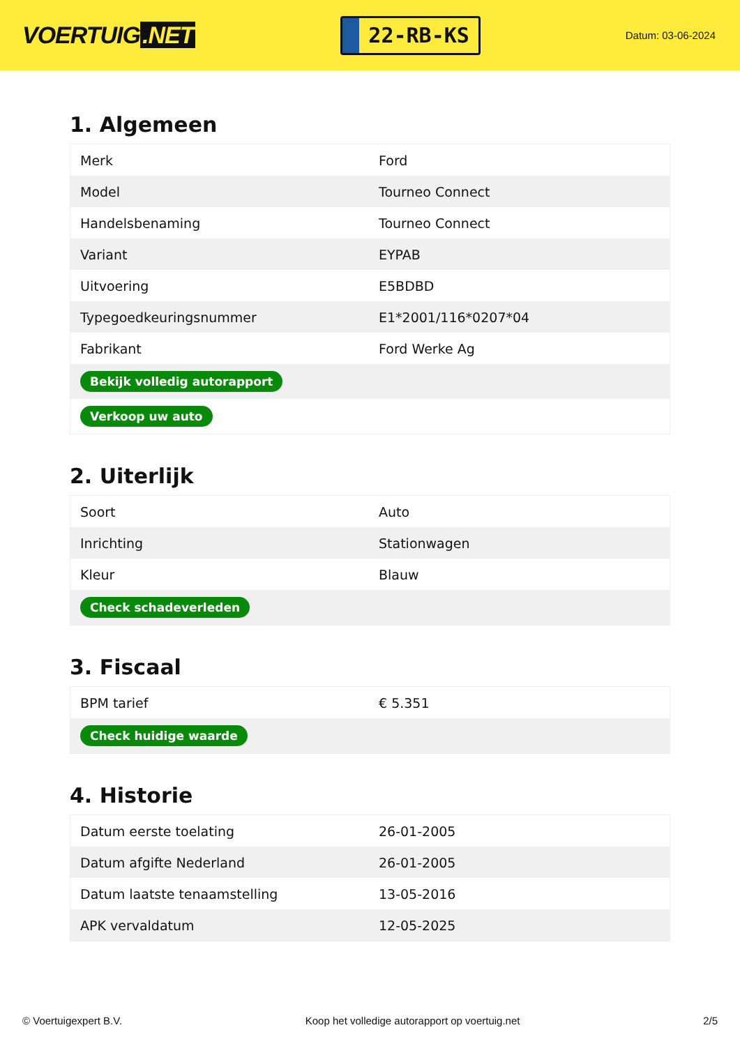VOERTUIG.NET
22-RB-KS
Datum: 03-06-2024
1. Algemeen
| Merk | Ford |
| Model | Tourneo Connect |
| Handelsbenaming | Tourneo Connect |
| Variant | EYPAB |
| Uitvoering | E5BDBD |
| Typegoedkeuringsnummer | E1*2001/116*0207*04 |
| Fabrikant | Ford Werke Ag |
| Bekijk volledig autorapport | |
| Verkoop uw auto | |
2. Uiterlijk
| Soort | Auto |
| Inrichting | Stationwagen |
| Kleur | Blauw |
| Check schadeverleden | |
3. Fiscaal
| BPM tarief | € 5.351 |
| Check huidige waarde | |
4. Historie
| Datum eerste toelating | 26-01-2005 |
| Datum afgifte Nederland | 26-01-2005 |
| Datum laatste tenaamstelling | 13-05-2016 |
| APK vervaldatum | 12-05-2025 |
© Voertuigexpert B.V. Koop het volledige autorapport op voertuig.net 2/5